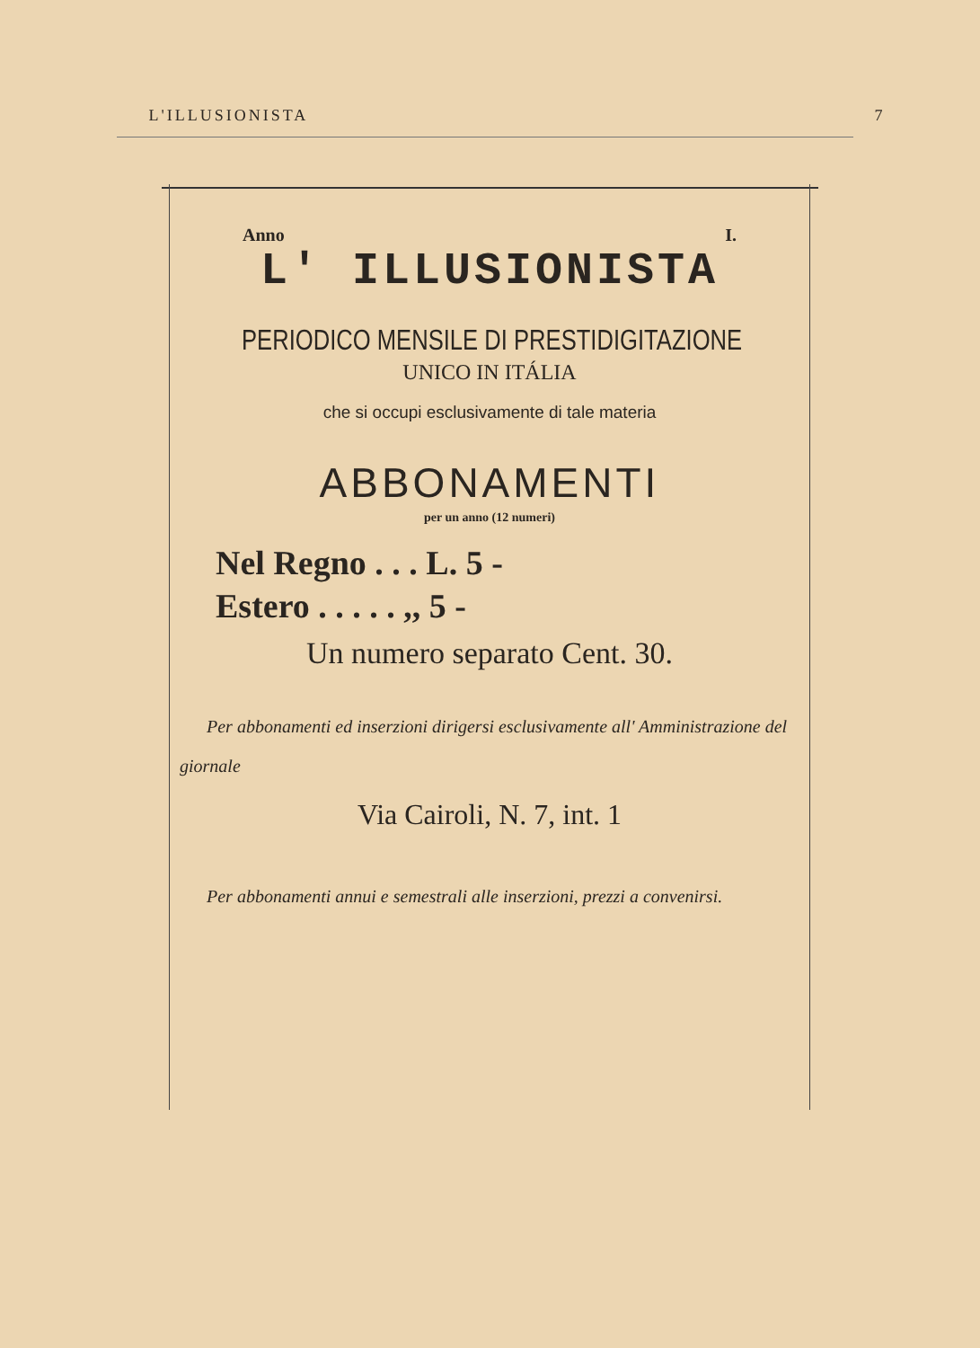L'ILLUSIONISTA 7
Anno I.
L' ILLUSIONISTA
PERIODICO MENSILE DI PRESTIDIGITAZIONE
UNICO IN ITÁLIA
che si occupi esclusivamente di tale materia
ABBONAMENTI
per un anno (12 numeri)
Nel Regno . . . L. 5 -
Estero . . . . . ,, 5 -
Un numero separato Cent. 30.
Per abbonamenti ed inserzioni dirigersi esclusivamente all' Amministrazione del giornale
Via Cairoli, N. 7, int. 1
Per abbonamenti annui e semestrali alle inserzioni, prezzi a convenirsi.